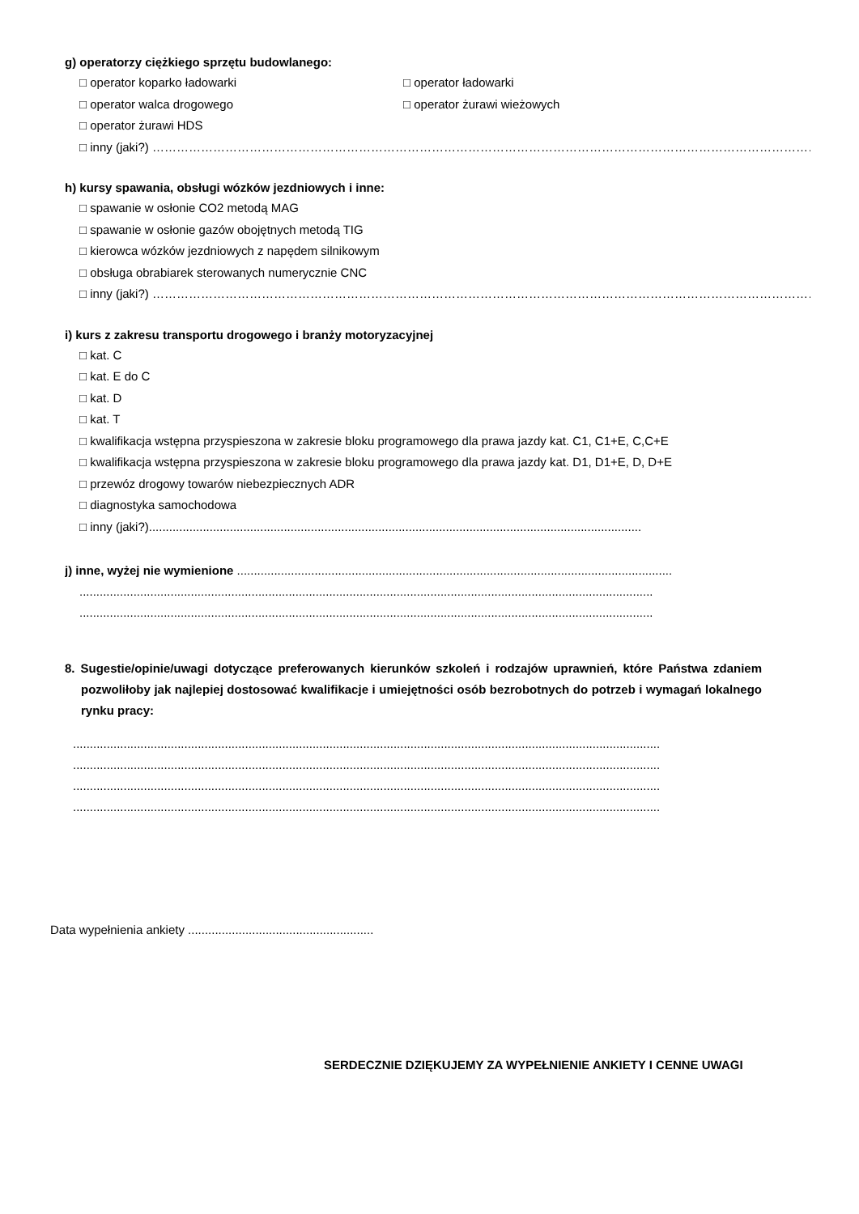g) operatorzy ciężkiego sprzętu budowlanego:
□ operator koparko ładowarki □ operator ładowarki
□ operator walca drogowego □ operator żurawi wieżowych
□ operator żurawi HDS
□ inny (jaki?) ……………………………………………………………………………………………………………………………………………………
h) kursy spawania, obsługi wózków jezdniowych i inne:
□ spawanie w osłonie CO2 metodą MAG
□ spawanie w osłonie gazów obojętnych metodą TIG
□ kierowca wózków jezdniowych z napędem silnikowym
□ obsługa obrabiarek sterowanych numerycznie CNC
□ inny (jaki?) …………………………………………………………………………………………………………………………………………………………
i) kurs z zakresu transportu drogowego i branży motoryzacyjnej
□ kat. C
□ kat. E do C
□ kat. D
□ kat. T
□ kwalifikacja wstępna przyspieszona w zakresie bloku programowego dla prawa jazdy kat. C1, C1+E, C,C+E
□ kwalifikacja wstępna przyspieszona w zakresie bloku programowego dla prawa jazdy kat. D1, D1+E, D, D+E
□ przewóz drogowy towarów niebezpiecznych ADR
□ diagnostyka samochodowa
□ inny (jaki?)..................................................................................................................................................
j) inne, wyżej nie wymienione .................................................................................................................................
..........................................................................................................................................................................
..........................................................................................................................................................................
8. Sugestie/opinie/uwagi dotyczące preferowanych kierunków szkoleń i rodzajów uprawnień, które Państwa zdaniem pozwoliłoby jak najlepiej dostosować kwalifikacje i umiejętności osób bezrobotnych do potrzeb i wymagań lokalnego rynku pracy:
..............................................................................................................................................................................
..............................................................................................................................................................................
..............................................................................................................................................................................
..............................................................................................................................................................................
Data wypełnienia ankiety .......................................................
SERDECZNIE DZIĘKUJEMY ZA WYPEŁNIENIE ANKIETY I CENNE UWAGI